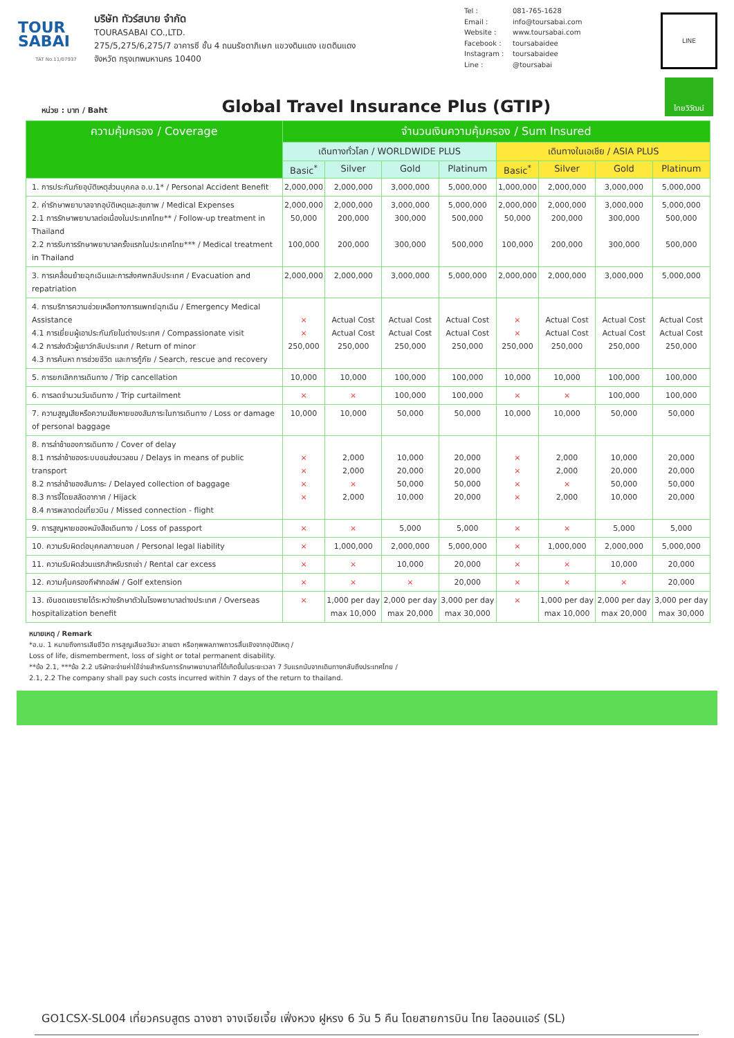TOUR
SABAI
TAT No.11/07937
บริษัท ทัวร์สบาย จำกัด
TOURASABAI CO.,LTD.
275/5,275/6,275/7 อาคารซี ชั้น 4 ถนนรัชดาภิเษก แขวงดินแดง เขตดินแดง
จังหวัด กรุงเทพมหานคร 10400
Tel : 081-765-1628
Email : info@toursabai.com
Website : www.toursabai.com
Facebook : toursabaidee
Instagram : toursabaidee
Line : @toursabai
LINE
หน่วย : บาท / Baht
Global Travel Insurance Plus (GTIP)
ไทยวิวัฒน์
| ความคุ้มครอง / Coverage | จำนวนเงินความคุ้มครอง / Sum Insured | | | | | | | |
| --- | --- | --- | --- | --- | --- | --- | --- | --- |
| | เดินทางทั่วโลก / WORLDWIDE PLUS | | | | เดินทางในเอเชีย / ASIA PLUS | | | |
| | Basic<sup>*</sup> | Silver | Gold | Platinum | Basic<sup>*</sup> | Silver | Gold | Platinum |
| 1. การประกันภัยอุบัติเหตุส่วนบุคคล อ.บ.1* / Personal Accident Benefit | 2,000,000 | 2,000,000 | 3,000,000 | 5,000,000 | 1,000,000 | 2,000,000 | 3,000,000 | 5,000,000 |
| 2. ค่ารักษาพยาบาลจากอุบัติเหตุและสุขภาพ / Medical Expenses 2.1 การรักษาพยาบาลต่อเนื่องในประเทศไทย** / Follow-up treatment in Thailand 2.2 การรับการรักษาพยาบาลครั้งแรกในประเทศไทย*** / Medical treatment in Thailand | 2,000,000 50,000 100,000 | 2,000,000 200,000 200,000 | 3,000,000 300,000 300,000 | 5,000,000 500,000 500,000 | 2,000,000 50,000 100,000 | 2,000,000 200,000 200,000 | 3,000,000 300,000 300,000 | 5,000,000 500,000 500,000 |
| 3. การเคลื่อนย้ายฉุกเฉินและการส่งศพกลับประเทศ / Evacuation and repatriation | 2,000,000 | 2,000,000 | 3,000,000 | 5,000,000 | 2,000,000 | 2,000,000 | 3,000,000 | 5,000,000 |
| 4. การบริการความช่วยเหลือทางการแพทย์ฉุกเฉิน / Emergency Medical Assistance 4.1 การเยี่ยมผู้เอาประกันภัยในต่างประเทศ / Compassionate visit 4.2 การส่งตัวผู้เยาว์กลับประเทศ / Return of minor 4.3 การค้นหา การช่วยชีวิต และการกู้ภัย / Search, rescue and recovery | × × 250,000 | Actual Cost Actual Cost 250,000 | Actual Cost Actual Cost 250,000 | Actual Cost Actual Cost 250,000 | × × 250,000 | Actual Cost Actual Cost 250,000 | Actual Cost Actual Cost 250,000 | Actual Cost Actual Cost 250,000 |
| 5. การยกเลิกการเดินทาง / Trip cancellation | 10,000 | 10,000 | 100,000 | 100,000 | 10,000 | 10,000 | 100,000 | 100,000 |
| 6. การลดจำนวนวันเดินทาง / Trip curtailment | × | × | 100,000 | 100,000 | × | × | 100,000 | 100,000 |
| 7. ความสูญเสียหรือความเสียหายของสัมภาระในการเดินทาง / Loss or damage of personal baggage | 10,000 | 10,000 | 50,000 | 50,000 | 10,000 | 10,000 | 50,000 | 50,000 |
| 8. การล่าช้าของการเดินทาง / Cover of delay 8.1 การล่าช้าของระบบขนส่งมวลชน / Delays in means of public transport 8.2 การล่าช้าของสัมภาระ / Delayed collection of baggage 8.3 การจี้โดยสลัดอากาศ / Hijack 8.4 การพลาดต่อเที่ยวบิน / Missed connection - flight | × × × × | 2,000 2,000 × 2,000 | 10,000 20,000 50,000 10,000 | 20,000 20,000 50,000 20,000 | × × × × | 2,000 2,000 × 2,000 | 10,000 20,000 50,000 10,000 | 20,000 20,000 50,000 20,000 |
| 9. การสูญหายของหนังสือเดินทาง / Loss of passport | × | × | 5,000 | 5,000 | × | × | 5,000 | 5,000 |
| 10. ความรับผิดต่อบุคคลภายนอก / Personal legal liability | × | 1,000,000 | 2,000,000 | 5,000,000 | × | 1,000,000 | 2,000,000 | 5,000,000 |
| 11. ความรับผิดส่วนแรกสำหรับรถเช่า / Rental car excess | × | × | 10,000 | 20,000 | × | × | 10,000 | 20,000 |
| 12. ความคุ้มครองกีฬากอล์ฟ / Golf extension | × | × | × | 20,000 | × | × | × | 20,000 |
| 13. เงินชดเชยรายได้ระหว่างรักษาตัวในโรงพยาบาลต่างประเทศ / Overseas hospitalization benefit | × | 1,000 per day max 10,000 | 2,000 per day max 20,000 | 3,000 per day max 30,000 | × | 1,000 per day max 10,000 | 2,000 per day max 20,000 | 3,000 per day max 30,000 |
หมายเหตุ / Remark
*อ.บ. 1 หมายถึงการเสียชีวิต การสูญเสียอวัยวะ สายตา หรือทุพพลภาพถาวรสิ้นเชิงจากอุบัติเหตุ /
Loss of life, dismemberment, loss of sight or total permanent disability.
**ข้อ 2.1, ***ข้อ 2.2 บริษัทจะจ่ายค่าใช้จ่ายสำหรับการรักษาพยาบาลที่ได้เกิดขึ้นในระยะเวลา 7 วันแรกนับจากเดินทางกลับถึงประเทศไทย /
2.1, 2.2 The company shall pay such costs incurred within 7 days of the return to thailand.
GO1CSX-SL004 เที่ยวครบสูตร ฉางซา จางเจียเจี้ย เฟิ่งหวง ฝูหรง 6 วัน 5 คืน โดยสายการบิน ไทย ไลออนแอร์ (SL)